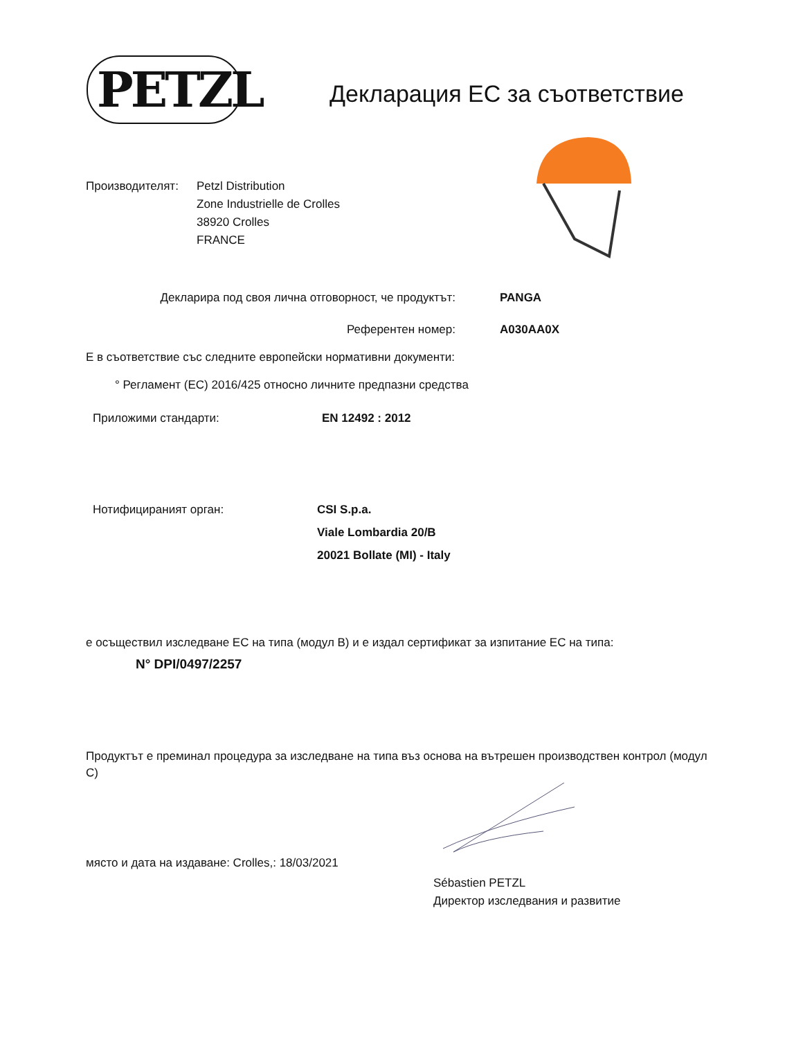PETZL Декларация ЕС за съответствие
Производителят: Petzl Distribution
Zone Industrielle de Crolles
38920 Crolles
FRANCE
Декларира под своя лична отговорност, че продуктът: PANGA
Референтен номер: A030AA0X
Е в съответствие със следните европейски нормативни документи:
° Регламент (ЕС) 2016/425 относно личните предпазни средства
Приложими стандарти: EN 12492 : 2012
Нотифицираният орган: CSI S.p.a.
Viale Lombardia 20/B
20021 Bollate (MI) - Italy
е осъществил изследване ЕС на типа (модул B) и е издал сертификат за изпитание ЕС на типа:
N° DPI/0497/2257
Продуктът е преминал процедура за изследване на типа въз основа на вътрешен производствен контрол (модул C)
място и дата на издаване: Crolles,: 18/03/2021
Sébastien PETZL
Директор изследвания и развитие